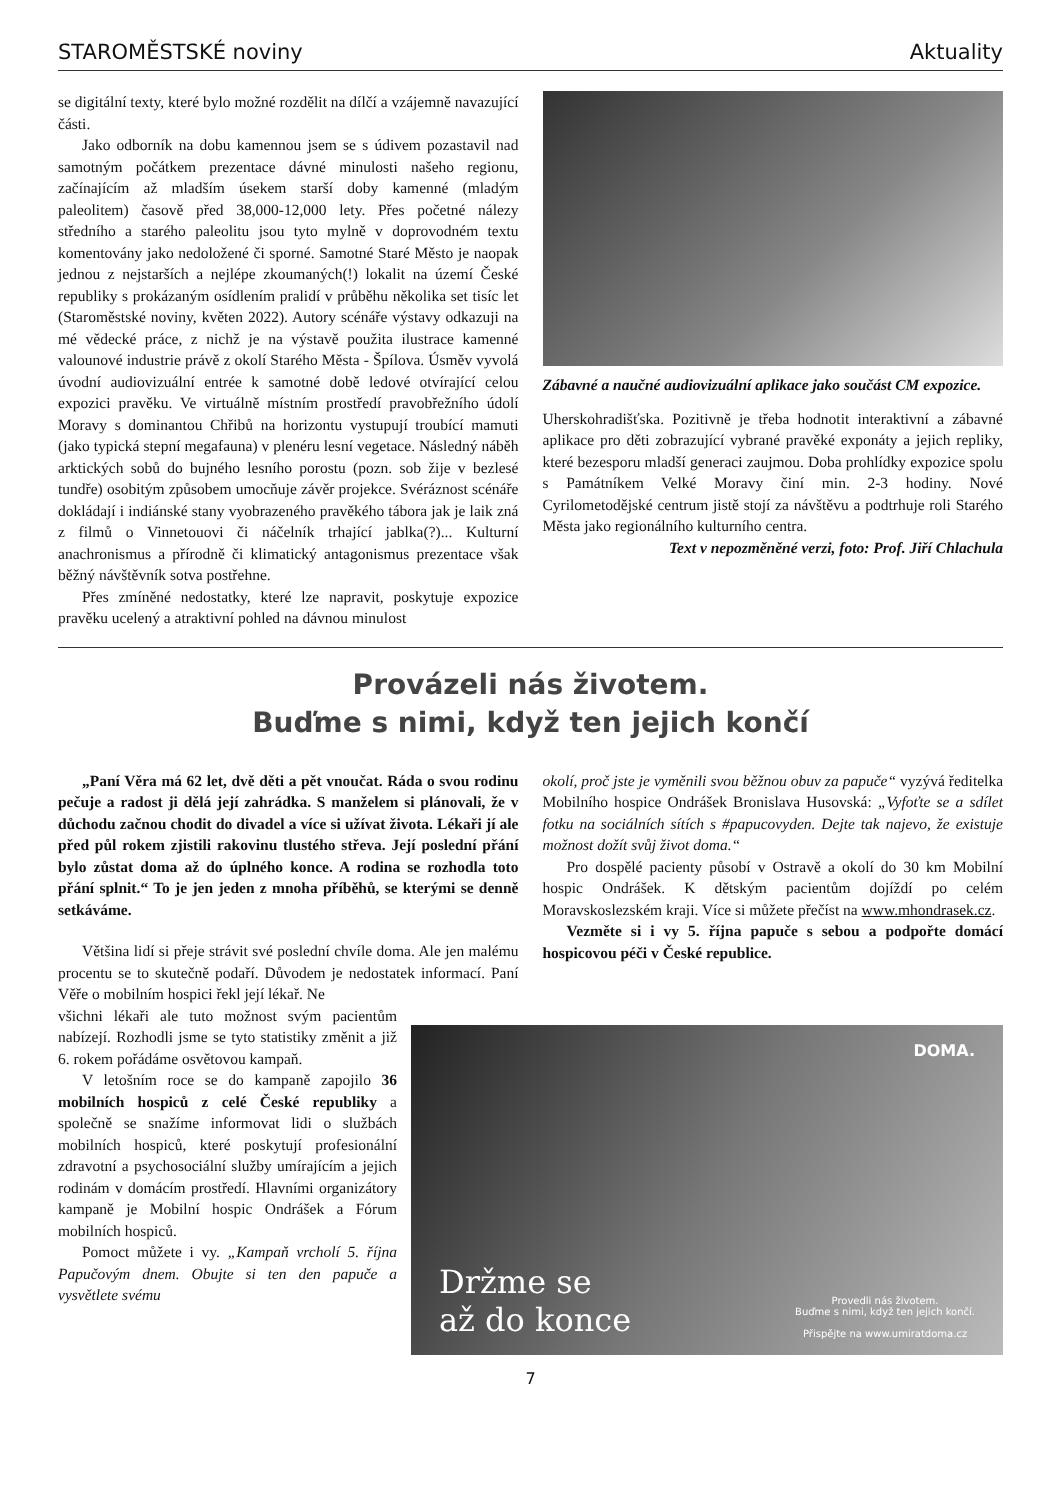STAROMĚSTSKÉ noviny Aktuality
se digitální texty, které bylo možné rozdělit na dílčí a vzájemně navazující části.
Jako odborník na dobu kamennou jsem se s údivem pozastavil nad samotným počátkem prezentace dávné minulosti našeho regionu, začínajícím až mladším úsekem starší doby kamenné (mladým paleolitem) časově před 38,000-12,000 lety. Přes početné nálezy středního a starého paleolitu jsou tyto mylně v doprovodném textu komentovány jako nedoložené či sporné. Samotné Staré Město je naopak jednou z nejstarších a nejlépe zkoumaných(!) lokalit na území České republiky s prokázaným osídlením pralidí v průběhu několika set tisíc let (Staroměstské noviny, květen 2022). Autory scénáře výstavy odkazuji na mé vědecké práce, z nichž je na výstavě použita ilustrace kamenné valounové industrie právě z okolí Starého Města - Špílova. Úsměv vyvolá úvodní audiovizuální entrée k samotné době ledové otvírající celou expozici pravěku. Ve virtuálně místním prostředí pravobřežního údolí Moravy s dominantou Chřibů na horizontu vystupují troubící mamuti (jako typická stepní megafauna) v plenéru lesní vegetace. Následný náběh arktických sobů do bujného lesního porostu (pozn. sob žije v bezlesé tundře) osobitým způsobem umocňuje závěr projekce. Svéráznost scénáře dokládají i indiánské stany vyobrazeného pravěkého tábora jak je laik zná z filmů o Vinnetouovi či náčelník trhající jablka(?)... Kulturní anachronismus a přírodně či klimatický antagonismus prezentace však běžný návštěvník sotva postřehne.
Přes zmíněné nedostatky, které lze napravit, poskytuje expozice pravěku ucelený a atraktivní pohled na dávnou minulost
Zábavné a naučné audiovizuální aplikace jako součást CM expozice.
Uherskohradišťska. Pozitivně je třeba hodnotit interaktivní a zábavné aplikace pro děti zobrazující vybrané pravěké exponáty a jejich repliky, které bezesporu mladší generaci zaujmou. Doba prohlídky expozice spolu s Památníkem Velké Moravy činí min. 2-3 hodiny. Nové Cyrilometodějské centrum jistě stojí za návštěvu a podtrhuje roli Starého Města jako regionálního kulturního centra.
Text v nepozměněné verzi, foto: Prof. Jiří Chlachula
Provázeli nás životem.
Buďme s nimi, když ten jejich končí
„Paní Věra má 62 let, dvě děti a pět vnoučat. Ráda o svou rodinu pečuje a radost ji dělá její zahrádka. S manželem si plánovali, že v důchodu začnou chodit do divadel a více si užívat života. Lékaři jí ale před půl rokem zjistili rakovinu tlustého střeva. Její poslední přání bylo zůstat doma až do úplného konce. A rodina se rozhodla toto přání splnit.“ To je jen jeden z mnoha příběhů, se kterými se denně setkáváme.
Většina lidí si přeje strávit své poslední chvíle doma. Ale jen malému procentu se to skutečně podaří. Důvodem je nedostatek informací. Paní Věře o mobilním hospici řekl její lékař. Ne
okolí, proč jste je vyměnili svou běžnou obuv za papuče“ vyzývá ředitelka Mobilního hospice Ondrášek Bronislava Husovská: „Vyfoťte se a sdílet fotku na sociálních sítích s #papucovyden. Dejte tak najevo, že existuje možnost dožít svůj život doma.“
Pro dospělé pacienty působí v Ostravě a okolí do 30 km Mobilní hospic Ondrášek. K dětským pacientům dojíždí po celém Moravskoslezském kraji. Více si můžete přečíst na www.mhondrasek.cz.
Vezměte si i vy 5. října papuče s sebou a podpořte domácí hospicovou péči v České republice.
všichni lékaři ale tuto možnost svým pacientům nabízejí. Rozhodli jsme se tyto statistiky změnit a již 6. rokem pořádáme osvětovou kampaň.
V letošním roce se do kampaně zapojilo 36 mobilních hospiců z celé České republiky a společně se snažíme informovat lidi o službách mobilních hospiců, které poskytují profesionální zdravotní a psychosociální služby umírajícím a jejich rodinám v domácím prostředí. Hlavními organizátory kampaně je Mobilní hospic Ondrášek a Fórum mobilních hospiců.
Pomoct můžete i vy. „Kampaň vrcholí 5. října Papučovým dnem. Obujte si ten den papuče a vysvětlete svému
DOMA.
Držme se
až do konce
Provedli nás životem.
Buďme s nimi, když ten jejich končí.
Přispějte na www.umiratdoma.cz
7